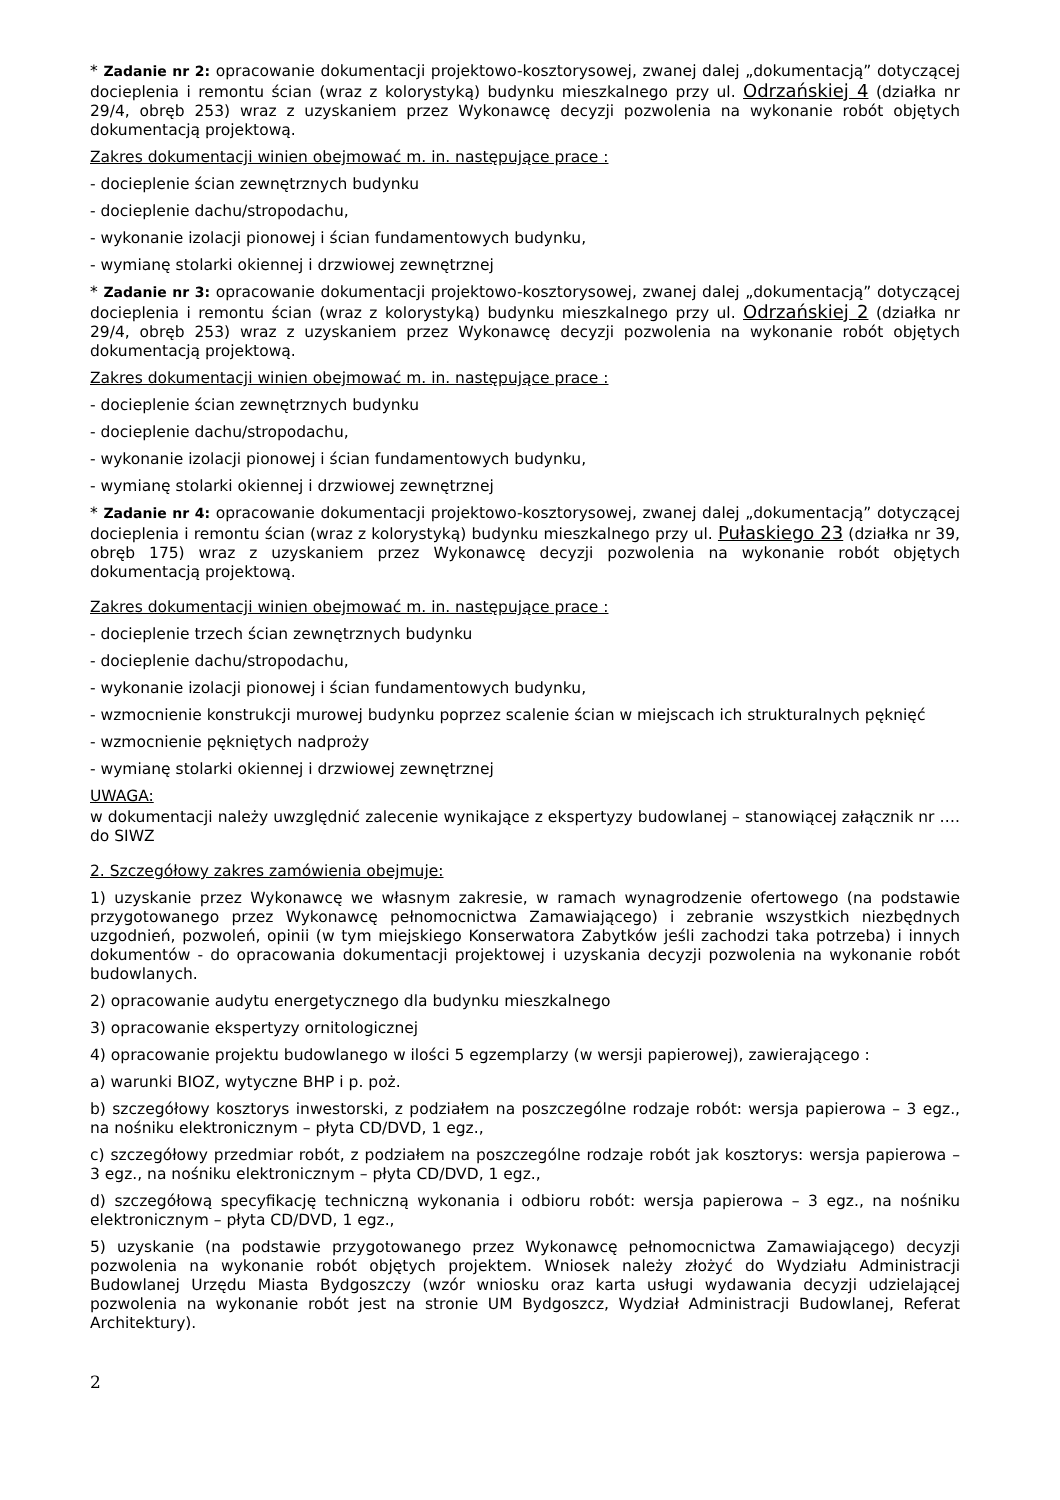* Zadanie nr 2: opracowanie dokumentacji projektowo-kosztorysowej, zwanej dalej „dokumentacją” dotyczącej docieplenia i remontu ścian (wraz z kolorystyką) budynku mieszkalnego przy ul. Odrzańskiej 4 (działka nr 29/4, obręb 253) wraz z uzyskaniem przez Wykonawcę decyzji pozwolenia na wykonanie robót objętych dokumentacją projektową.
Zakres dokumentacji winien obejmować m. in. następujące prace :
- docieplenie ścian zewnętrznych budynku
- docieplenie dachu/stropodachu,
- wykonanie izolacji pionowej i ścian fundamentowych budynku,
- wymianę stolarki okiennej i drzwiowej zewnętrznej
* Zadanie nr 3: opracowanie dokumentacji projektowo-kosztorysowej, zwanej dalej „dokumentacją” dotyczącej docieplenia i remontu ścian (wraz z kolorystyką) budynku mieszkalnego przy ul. Odrzańskiej 2 (działka nr 29/4, obręb 253) wraz z uzyskaniem przez Wykonawcę decyzji pozwolenia na wykonanie robót objętych dokumentacją projektową.
Zakres dokumentacji winien obejmować m. in. następujące prace :
- docieplenie ścian zewnętrznych budynku
- docieplenie dachu/stropodachu,
- wykonanie izolacji pionowej i ścian fundamentowych budynku,
- wymianę stolarki okiennej i drzwiowej zewnętrznej
* Zadanie nr 4: opracowanie dokumentacji projektowo-kosztorysowej, zwanej dalej „dokumentacją” dotyczącej docieplenia i remontu ścian (wraz z kolorystyką) budynku mieszkalnego przy ul. Pułaskiego 23 (działka nr 39, obręb 175) wraz z uzyskaniem przez Wykonawcę decyzji pozwolenia na wykonanie robót objętych dokumentacją projektową.
Zakres dokumentacji winien obejmować m. in. następujące prace :
- docieplenie trzech ścian zewnętrznych budynku
- docieplenie dachu/stropodachu,
- wykonanie izolacji pionowej i ścian fundamentowych budynku,
- wzmocnienie konstrukcji murowej budynku poprzez scalenie ścian w miejscach ich strukturalnych pęknięć
- wzmocnienie pękniętych nadproży
- wymianę stolarki okiennej i drzwiowej zewnętrznej
UWAGA:
w dokumentacji należy uwzględnić zalecenie wynikające z ekspertyzy budowlanej – stanowiącej załącznik nr …. do SIWZ
2. Szczegółowy zakres zamówienia obejmuje:
1) uzyskanie przez Wykonawcę we własnym zakresie, w ramach wynagrodzenie ofertowego (na podstawie przygotowanego przez Wykonawcę pełnomocnictwa Zamawiającego) i zebranie wszystkich niezbędnych uzgodnień, pozwoleń, opinii (w tym miejskiego Konserwatora Zabytków jeśli zachodzi taka potrzeba) i innych dokumentów - do opracowania dokumentacji projektowej i uzyskania decyzji pozwolenia na wykonanie robót budowlanych.
2) opracowanie audytu energetycznego dla budynku mieszkalnego
3) opracowanie ekspertyzy ornitologicznej
4) opracowanie projektu budowlanego w ilości 5 egzemplarzy (w wersji papierowej), zawierającego :
a) warunki BIOZ, wytyczne BHP i p. poż.
b) szczegółowy kosztorys inwestorski, z podziałem na poszczególne rodzaje robót: wersja papierowa – 3 egz., na nośniku elektronicznym – płyta CD/DVD, 1 egz.,
c) szczegółowy przedmiar robót, z podziałem na poszczególne rodzaje robót jak kosztorys: wersja papierowa – 3 egz., na nośniku elektronicznym – płyta CD/DVD, 1 egz.,
d) szczegółową specyfikację techniczną wykonania i odbioru robót: wersja papierowa – 3 egz., na nośniku elektronicznym – płyta CD/DVD, 1 egz.,
5) uzyskanie (na podstawie przygotowanego przez Wykonawcę pełnomocnictwa Zamawiającego) decyzji pozwolenia na wykonanie robót objętych projektem. Wniosek należy złożyć do Wydziału Administracji Budowlanej Urzędu Miasta Bydgoszczy (wzór wniosku oraz karta usługi wydawania decyzji udzielającej pozwolenia na wykonanie robót jest na stronie UM Bydgoszcz, Wydział Administracji Budowlanej, Referat Architektury).
2